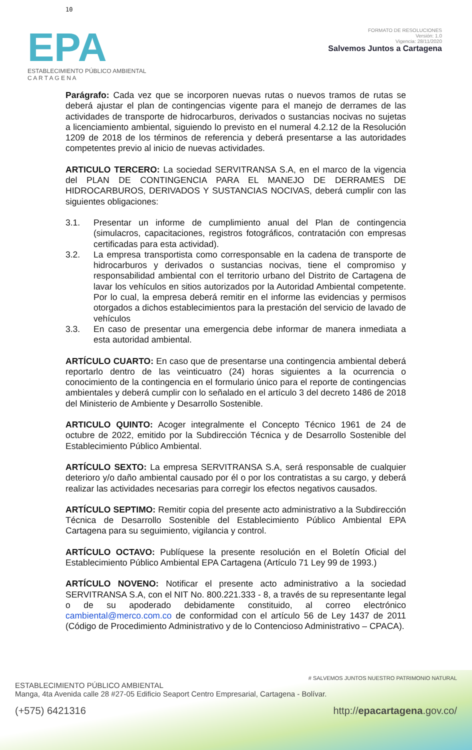10
EPA
ESTABLECIMIENTO PÚBLICO AMBIENTAL
C A R T A G E N A
FORMATO DE RESOLUCIONES
Versión: 1.0
Vigencia: 28/11/2020
Salvemos Juntos a Cartagena
Parágrafo: Cada vez que se incorporen nuevas rutas o nuevos tramos de rutas se deberá ajustar el plan de contingencias vigente para el manejo de derrames de las actividades de transporte de hidrocarburos, derivados o sustancias nocivas no sujetas a licenciamiento ambiental, siguiendo lo previsto en el numeral 4.2.12 de la Resolución 1209 de 2018 de los términos de referencia y deberá presentarse a las autoridades competentes previo al inicio de nuevas actividades.
ARTICULO TERCERO: La sociedad SERVITRANSA S.A, en el marco de la vigencia del PLAN DE CONTINGENCIA PARA EL MANEJO DE DERRAMES DE HIDROCARBUROS, DERIVADOS Y SUSTANCIAS NOCIVAS, deberá cumplir con las siguientes obligaciones:
3.1. Presentar un informe de cumplimiento anual del Plan de contingencia (simulacros, capacitaciones, registros fotográficos, contratación con empresas certificadas para esta actividad).
3.2. La empresa transportista como corresponsable en la cadena de transporte de hidrocarburos y derivados o sustancias nocivas, tiene el compromiso y responsabilidad ambiental con el territorio urbano del Distrito de Cartagena de lavar los vehículos en sitios autorizados por la Autoridad Ambiental competente. Por lo cual, la empresa deberá remitir en el informe las evidencias y permisos otorgados a dichos establecimientos para la prestación del servicio de lavado de vehículos
3.3. En caso de presentar una emergencia debe informar de manera inmediata a esta autoridad ambiental.
ARTÍCULO CUARTO: En caso que de presentarse una contingencia ambiental deberá reportarlo dentro de las veinticuatro (24) horas siguientes a la ocurrencia o conocimiento de la contingencia en el formulario único para el reporte de contingencias ambientales y deberá cumplir con lo señalado en el artículo 3 del decreto 1486 de 2018 del Ministerio de Ambiente y Desarrollo Sostenible.
ARTICULO QUINTO: Acoger integralmente el Concepto Técnico 1961 de 24 de octubre de 2022, emitido por la Subdirección Técnica y de Desarrollo Sostenible del Establecimiento Público Ambiental.
ARTÍCULO SEXTO: La empresa SERVITRANSA S.A, será responsable de cualquier deterioro y/o daño ambiental causado por él o por los contratistas a su cargo, y deberá realizar las actividades necesarias para corregir los efectos negativos causados.
ARTÍCULO SEPTIMO: Remitir copia del presente acto administrativo a la Subdirección Técnica de Desarrollo Sostenible del Establecimiento Público Ambiental EPA Cartagena para su seguimiento, vigilancia y control.
ARTÍCULO OCTAVO: Publíquese la presente resolución en el Boletín Oficial del Establecimiento Público Ambiental EPA Cartagena (Artículo 71 Ley 99 de 1993.)
ARTÍCULO NOVENO: Notificar el presente acto administrativo a la sociedad SERVITRANSA S.A, con el NIT No. 800.221.333 - 8, a través de su representante legal o de su apoderado debidamente constituido, al correo electrónico cambiental@merco.com.co de conformidad con el artículo 56 de Ley 1437 de 2011 (Código de Procedimiento Administrativo y de lo Contencioso Administrativo – CPACA).
# SALVEMOS JUNTOS NUESTRO PATRIMONIO NATURAL
ESTABLECIMIENTO PÚBLICO AMBIENTAL
Manga, 4ta Avenida calle 28 #27-05 Edificio Seaport Centro Empresarial, Cartagena - Bolívar.
(+575) 6421316 http://epacartagena.gov.co/